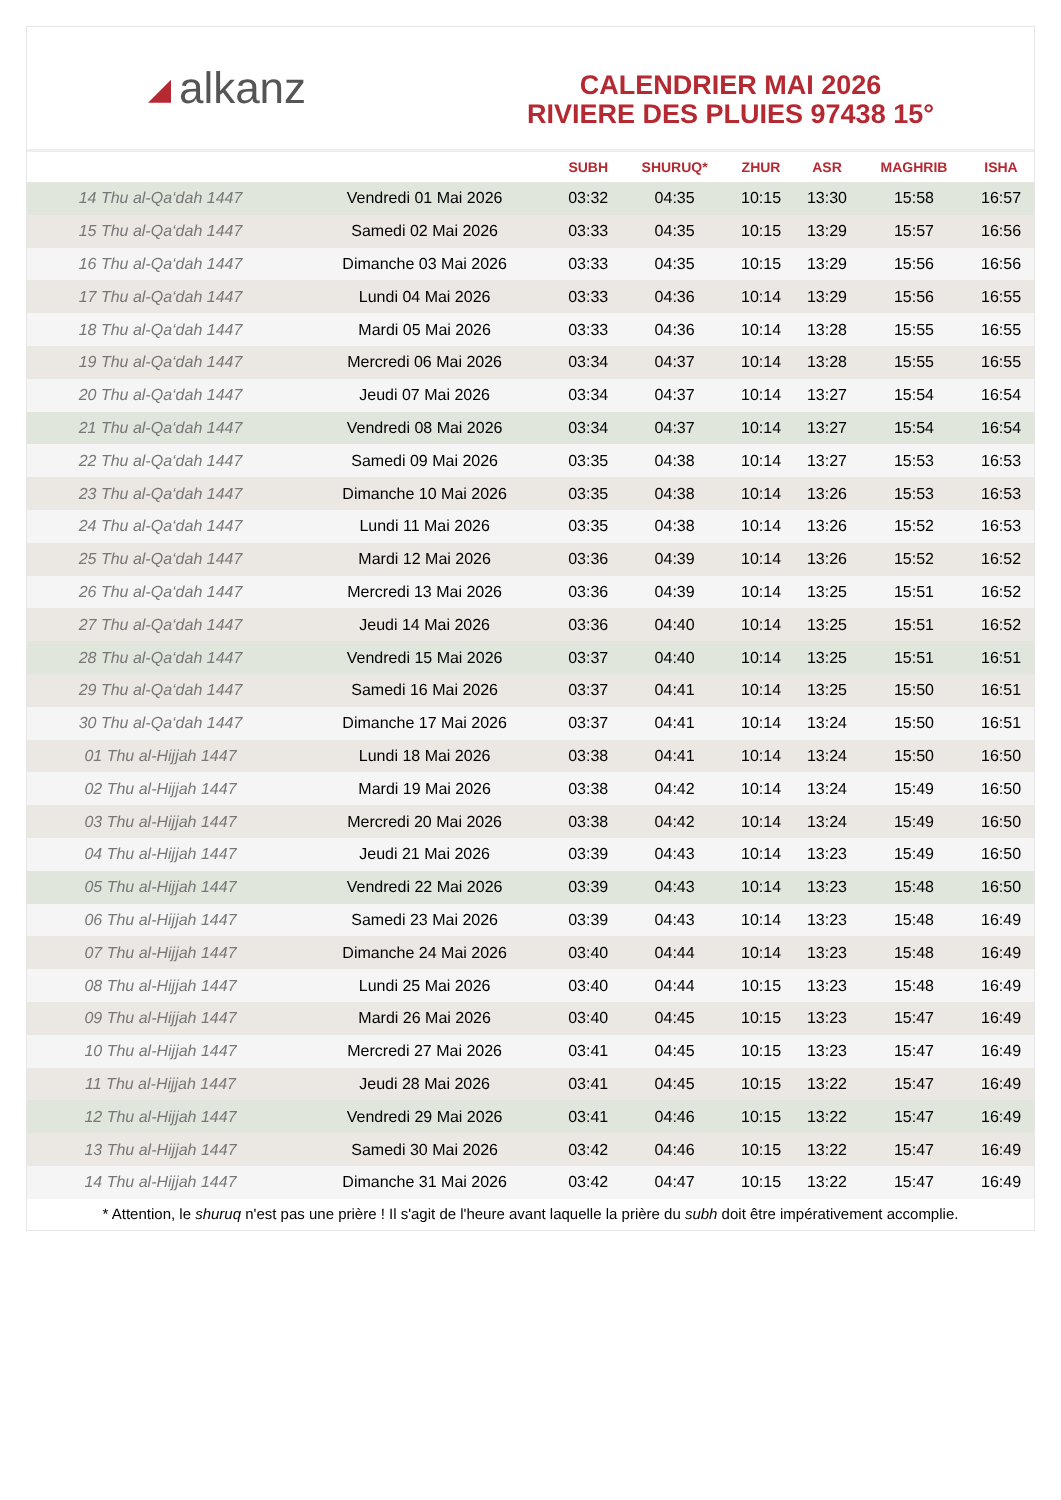◢ alkanz
CALENDRIER MAI 2026
RIVIERE DES PLUIES 97438 15°
| | | SUBH | SHURUQ* | ZHUR | ASR | MAGHRIB | ISHA |
| --- | --- | --- | --- | --- | --- | --- | --- |
| 14 Thu al-Qa‘dah 1447 | Vendredi 01 Mai 2026 | 03:32 | 04:35 | 10:15 | 13:30 | 15:58 | 16:57 |
| 15 Thu al-Qa‘dah 1447 | Samedi 02 Mai 2026 | 03:33 | 04:35 | 10:15 | 13:29 | 15:57 | 16:56 |
| 16 Thu al-Qa‘dah 1447 | Dimanche 03 Mai 2026 | 03:33 | 04:35 | 10:15 | 13:29 | 15:56 | 16:56 |
| 17 Thu al-Qa‘dah 1447 | Lundi 04 Mai 2026 | 03:33 | 04:36 | 10:14 | 13:29 | 15:56 | 16:55 |
| 18 Thu al-Qa‘dah 1447 | Mardi 05 Mai 2026 | 03:33 | 04:36 | 10:14 | 13:28 | 15:55 | 16:55 |
| 19 Thu al-Qa‘dah 1447 | Mercredi 06 Mai 2026 | 03:34 | 04:37 | 10:14 | 13:28 | 15:55 | 16:55 |
| 20 Thu al-Qa‘dah 1447 | Jeudi 07 Mai 2026 | 03:34 | 04:37 | 10:14 | 13:27 | 15:54 | 16:54 |
| 21 Thu al-Qa‘dah 1447 | Vendredi 08 Mai 2026 | 03:34 | 04:37 | 10:14 | 13:27 | 15:54 | 16:54 |
| 22 Thu al-Qa‘dah 1447 | Samedi 09 Mai 2026 | 03:35 | 04:38 | 10:14 | 13:27 | 15:53 | 16:53 |
| 23 Thu al-Qa‘dah 1447 | Dimanche 10 Mai 2026 | 03:35 | 04:38 | 10:14 | 13:26 | 15:53 | 16:53 |
| 24 Thu al-Qa‘dah 1447 | Lundi 11 Mai 2026 | 03:35 | 04:38 | 10:14 | 13:26 | 15:52 | 16:53 |
| 25 Thu al-Qa‘dah 1447 | Mardi 12 Mai 2026 | 03:36 | 04:39 | 10:14 | 13:26 | 15:52 | 16:52 |
| 26 Thu al-Qa‘dah 1447 | Mercredi 13 Mai 2026 | 03:36 | 04:39 | 10:14 | 13:25 | 15:51 | 16:52 |
| 27 Thu al-Qa‘dah 1447 | Jeudi 14 Mai 2026 | 03:36 | 04:40 | 10:14 | 13:25 | 15:51 | 16:52 |
| 28 Thu al-Qa‘dah 1447 | Vendredi 15 Mai 2026 | 03:37 | 04:40 | 10:14 | 13:25 | 15:51 | 16:51 |
| 29 Thu al-Qa‘dah 1447 | Samedi 16 Mai 2026 | 03:37 | 04:41 | 10:14 | 13:25 | 15:50 | 16:51 |
| 30 Thu al-Qa‘dah 1447 | Dimanche 17 Mai 2026 | 03:37 | 04:41 | 10:14 | 13:24 | 15:50 | 16:51 |
| 01 Thu al-Hijjah 1447 | Lundi 18 Mai 2026 | 03:38 | 04:41 | 10:14 | 13:24 | 15:50 | 16:50 |
| 02 Thu al-Hijjah 1447 | Mardi 19 Mai 2026 | 03:38 | 04:42 | 10:14 | 13:24 | 15:49 | 16:50 |
| 03 Thu al-Hijjah 1447 | Mercredi 20 Mai 2026 | 03:38 | 04:42 | 10:14 | 13:24 | 15:49 | 16:50 |
| 04 Thu al-Hijjah 1447 | Jeudi 21 Mai 2026 | 03:39 | 04:43 | 10:14 | 13:23 | 15:49 | 16:50 |
| 05 Thu al-Hijjah 1447 | Vendredi 22 Mai 2026 | 03:39 | 04:43 | 10:14 | 13:23 | 15:48 | 16:50 |
| 06 Thu al-Hijjah 1447 | Samedi 23 Mai 2026 | 03:39 | 04:43 | 10:14 | 13:23 | 15:48 | 16:49 |
| 07 Thu al-Hijjah 1447 | Dimanche 24 Mai 2026 | 03:40 | 04:44 | 10:14 | 13:23 | 15:48 | 16:49 |
| 08 Thu al-Hijjah 1447 | Lundi 25 Mai 2026 | 03:40 | 04:44 | 10:15 | 13:23 | 15:48 | 16:49 |
| 09 Thu al-Hijjah 1447 | Mardi 26 Mai 2026 | 03:40 | 04:45 | 10:15 | 13:23 | 15:47 | 16:49 |
| 10 Thu al-Hijjah 1447 | Mercredi 27 Mai 2026 | 03:41 | 04:45 | 10:15 | 13:23 | 15:47 | 16:49 |
| 11 Thu al-Hijjah 1447 | Jeudi 28 Mai 2026 | 03:41 | 04:45 | 10:15 | 13:22 | 15:47 | 16:49 |
| 12 Thu al-Hijjah 1447 | Vendredi 29 Mai 2026 | 03:41 | 04:46 | 10:15 | 13:22 | 15:47 | 16:49 |
| 13 Thu al-Hijjah 1447 | Samedi 30 Mai 2026 | 03:42 | 04:46 | 10:15 | 13:22 | 15:47 | 16:49 |
| 14 Thu al-Hijjah 1447 | Dimanche 31 Mai 2026 | 03:42 | 04:47 | 10:15 | 13:22 | 15:47 | 16:49 |
* Attention, le shuruq n'est pas une prière ! Il s'agit de l'heure avant laquelle la prière du subh doit être impérativement accomplie.